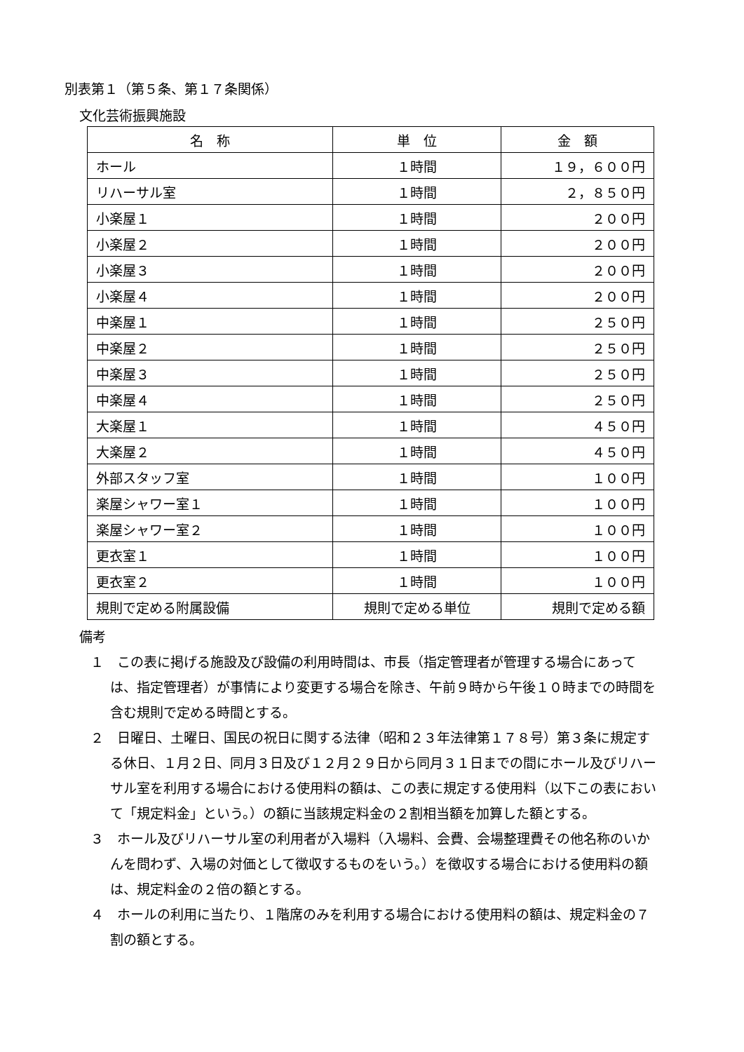別表第１（第５条、第１７条関係）
文化芸術振興施設
| 名 称 | 単 位 | 金 額 |
| --- | --- | --- |
| ホール | １時間 | １９，６００円 |
| リハーサル室 | １時間 | ２，８５０円 |
| 小楽屋１ | １時間 | ２００円 |
| 小楽屋２ | １時間 | ２００円 |
| 小楽屋３ | １時間 | ２００円 |
| 小楽屋４ | １時間 | ２００円 |
| 中楽屋１ | １時間 | ２５０円 |
| 中楽屋２ | １時間 | ２５０円 |
| 中楽屋３ | １時間 | ２５０円 |
| 中楽屋４ | １時間 | ２５０円 |
| 大楽屋１ | １時間 | ４５０円 |
| 大楽屋２ | １時間 | ４５０円 |
| 外部スタッフ室 | １時間 | １００円 |
| 楽屋シャワー室１ | １時間 | １００円 |
| 楽屋シャワー室２ | １時間 | １００円 |
| 更衣室１ | １時間 | １００円 |
| 更衣室２ | １時間 | １００円 |
| 規則で定める附属設備 | 規則で定める単位 | 規則で定める額 |
備考
１　この表に掲げる施設及び設備の利用時間は、市長（指定管理者が管理する場合にあっては、指定管理者）が事情により変更する場合を除き、午前９時から午後１０時までの時間を含む規則で定める時間とする。
２　日曜日、土曜日、国民の祝日に関する法律（昭和２３年法律第１７８号）第３条に規定する休日、１月２日、同月３日及び１２月２９日から同月３１日までの間にホール及びリハーサル室を利用する場合における使用料の額は、この表に規定する使用料（以下この表において「規定料金」という。）の額に当該規定料金の２割相当額を加算した額とする。
３　ホール及びリハーサル室の利用者が入場料（入場料、会費、会場整理費その他名称のいかんを問わず、入場の対価として徴収するものをいう。）を徴収する場合における使用料の額は、規定料金の２倍の額とする。
４　ホールの利用に当たり、１階席のみを利用する場合における使用料の額は、規定料金の７割の額とする。